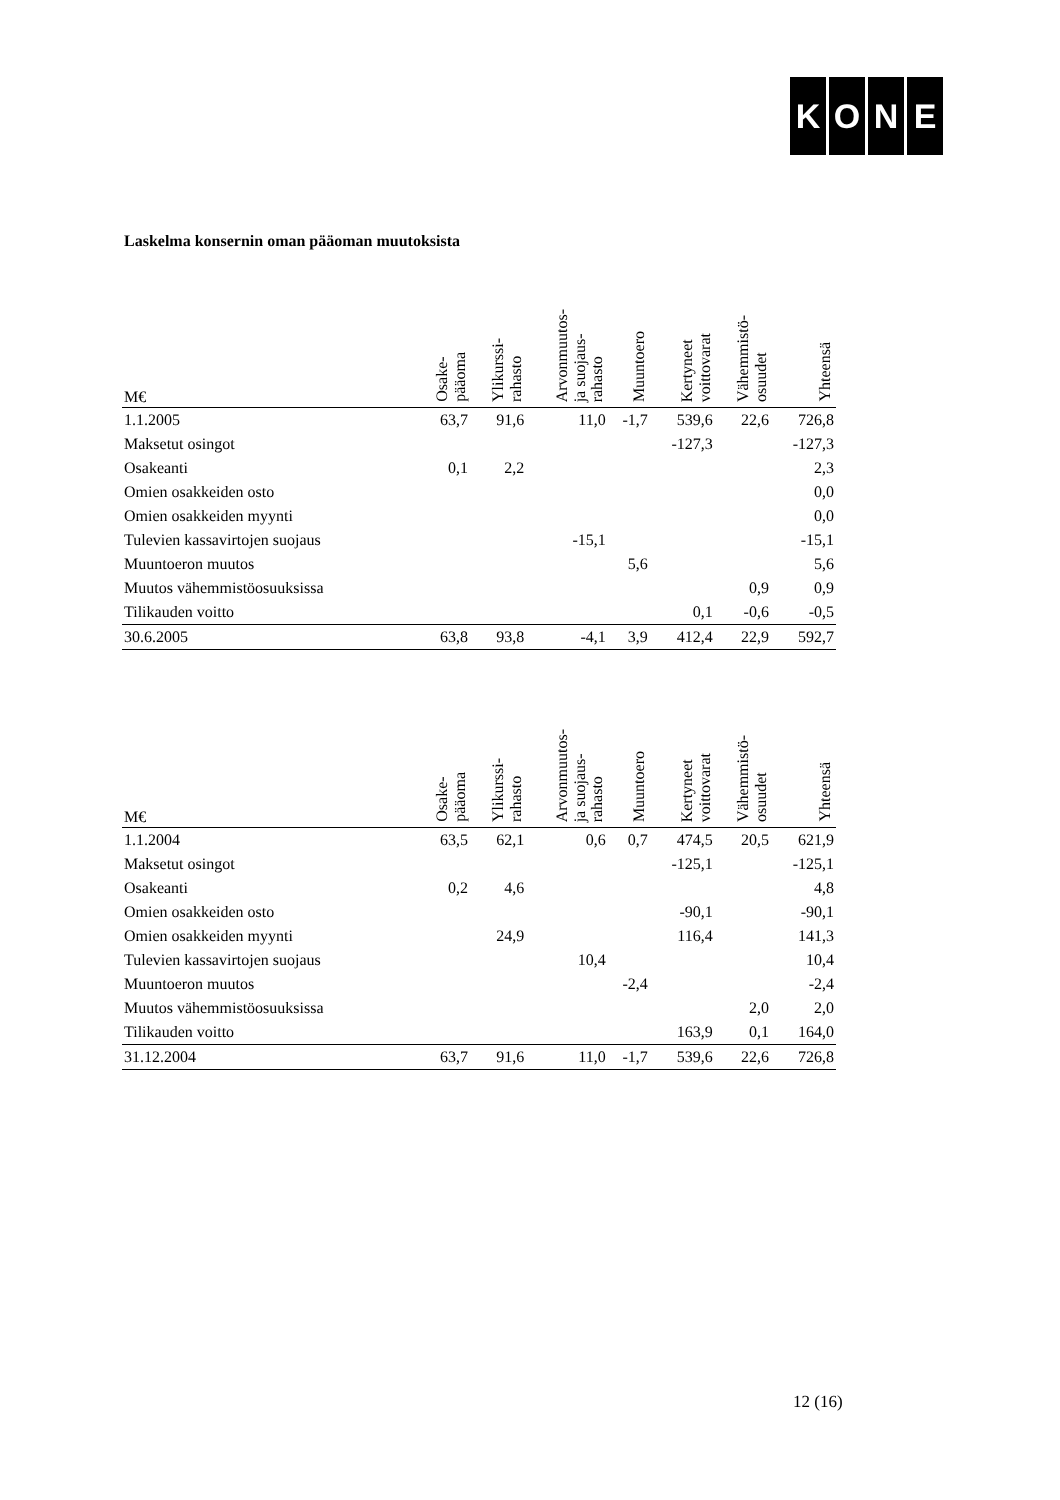KONE
Laskelma konsernin oman pääoman muutoksista
| M€ | Osake- pääoma | Ylikurssi- rahasto | Arvonmuutos- ja suojaus- rahasto | Muuntoero | Kertyneet voittovarat | Vähemmistö- osuudet | Yhteensä |
| --- | --- | --- | --- | --- | --- | --- | --- |
| 1.1.2005 | 63,7 | 91,6 | 11,0 | -1,7 | 539,6 | 22,6 | 726,8 |
| Maksetut osingot | | | | | -127,3 | | -127,3 |
| Osakeanti | 0,1 | 2,2 | | | | | 2,3 |
| Omien osakkeiden osto | | | | | | | 0,0 |
| Omien osakkeiden myynti | | | | | | | 0,0 |
| Tulevien kassavirtojen suojaus | | | -15,1 | | | | -15,1 |
| Muuntoeron muutos | | | | 5,6 | | | 5,6 |
| Muutos vähemmistöosuuksissa | | | | | | 0,9 | 0,9 |
| Tilikauden voitto | | | | | 0,1 | -0,6 | -0,5 |
| 30.6.2005 | 63,8 | 93,8 | -4,1 | 3,9 | 412,4 | 22,9 | 592,7 |
| M€ | Osake- pääoma | Ylikurssi- rahasto | Arvonmuutos- ja suojaus- rahasto | Muuntoero | Kertyneet voittovarat | Vähemmistö- osuudet | Yhteensä |
| --- | --- | --- | --- | --- | --- | --- | --- |
| 1.1.2004 | 63,5 | 62,1 | 0,6 | 0,7 | 474,5 | 20,5 | 621,9 |
| Maksetut osingot | | | | | -125,1 | | -125,1 |
| Osakeanti | 0,2 | 4,6 | | | | | 4,8 |
| Omien osakkeiden osto | | | | | -90,1 | | -90,1 |
| Omien osakkeiden myynti | | 24,9 | | | 116,4 | | 141,3 |
| Tulevien kassavirtojen suojaus | | | 10,4 | | | | 10,4 |
| Muuntoeron muutos | | | | -2,4 | | | -2,4 |
| Muutos vähemmistöosuuksissa | | | | | | 2,0 | 2,0 |
| Tilikauden voitto | | | | | 163,9 | 0,1 | 164,0 |
| 31.12.2004 | 63,7 | 91,6 | 11,0 | -1,7 | 539,6 | 22,6 | 726,8 |
12 (16)